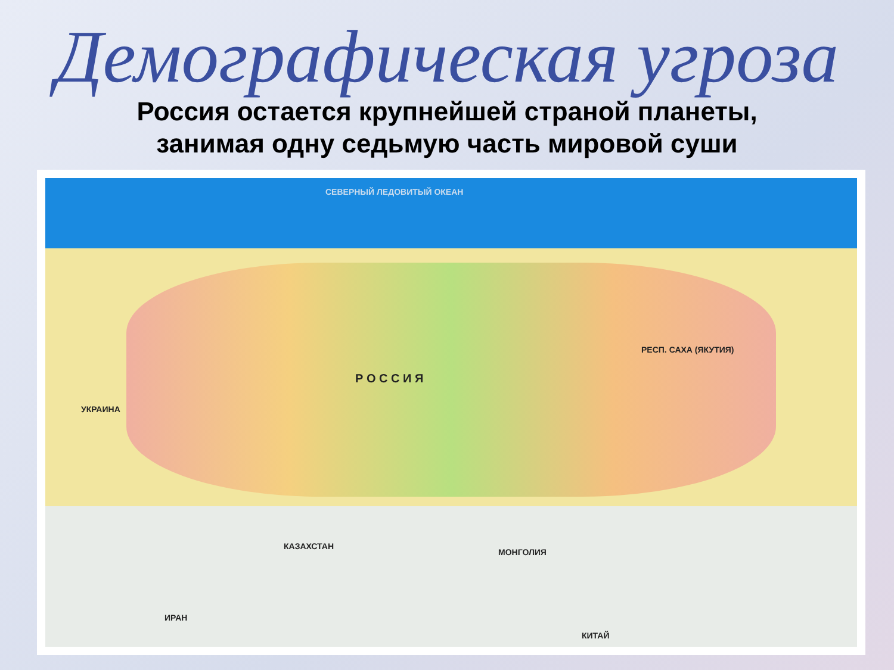Демографическая угроза
Россия остается крупнейшей страной планеты,
занимая одну седьмую часть мировой суши
СЕВЕРНЫЙ ЛЕДОВИТЫЙ ОКЕАН
Р О С С И Я
РЕСП. САХА (ЯКУТИЯ)
КАЗАХСТАН
МОНГОЛИЯ
КИТАЙ
УКРАИНА
ИРАН